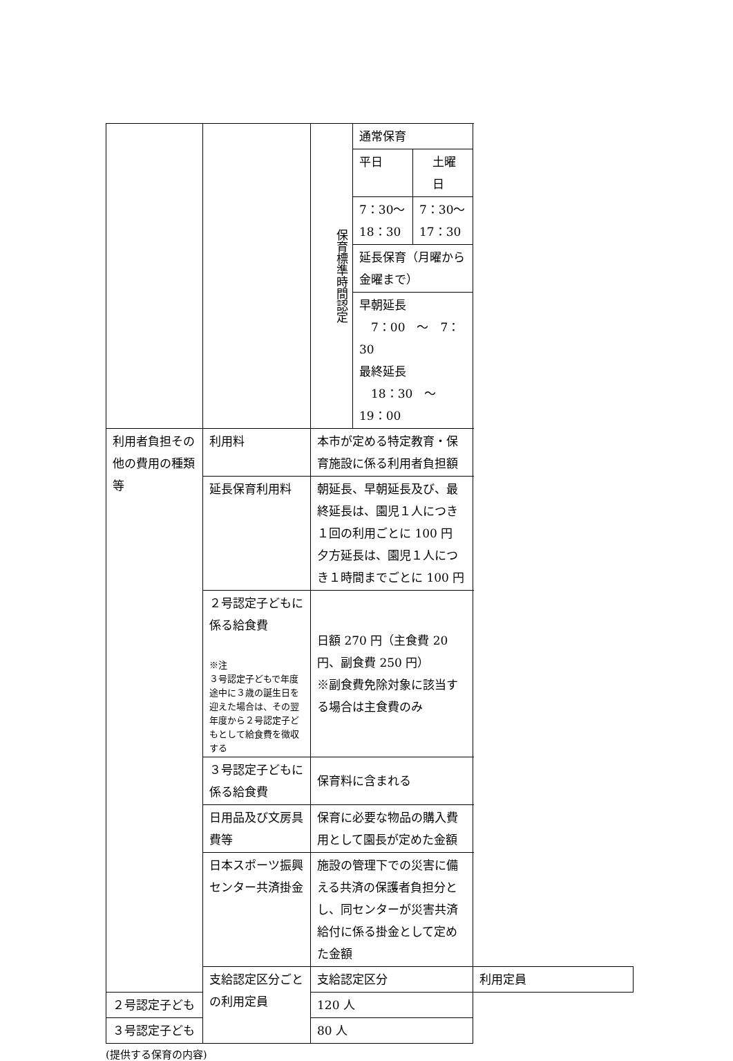| | | / 保育標準時間認定 / 通常保育 / / / / 平日 / 土曜日 / / / 7：30〜18：30 / 7：30〜17：30 / / / 延長保育（月曜から金曜まで） / / / / 早朝延長 7：00 〜 7：30 最終延長 18：30 〜 19：00 / / | |
| 利用者負担その他の費用の種類等 | 利用料 | 本市が定める特定教育・保育施設に係る利用者負担額 | |
| | 延長保育利用料 | 朝延長、早朝延長及び、最終延長は、園児１人につき１回の利用ごとに 100 円 夕方延長は、園児１人につき１時間までごとに 100 円 | |
| | ２号認定子どもに係る給食費 ※注 ３号認定子どもで年度途中に３歳の誕生日を迎えた場合は、その翌年度から２号認定子どもとして給食費を徴収する | 日額 270 円（主食費 20 円、副食費 250 円） ※副食費免除対象に該当する場合は主食費のみ | |
| | ３号認定子どもに係る給食費 | 保育料に含まれる | |
| | 日用品及び文房具費等 | 保育に必要な物品の購入費用として園長が定めた金額 | |
| | 日本スポーツ振興センター共済掛金 | 施設の管理下での災害に備える共済の保護者負担分とし、同センターが災害共済給付に係る掛金として定めた金額 | |
| | 支給認定区分ごとの利用定員 | 支給認定区分 | 利用定員 |
| ２号認定子ども | | 120 人 | |
| ３号認定子ども | | 80 人 | |
(提供する保育の内容)